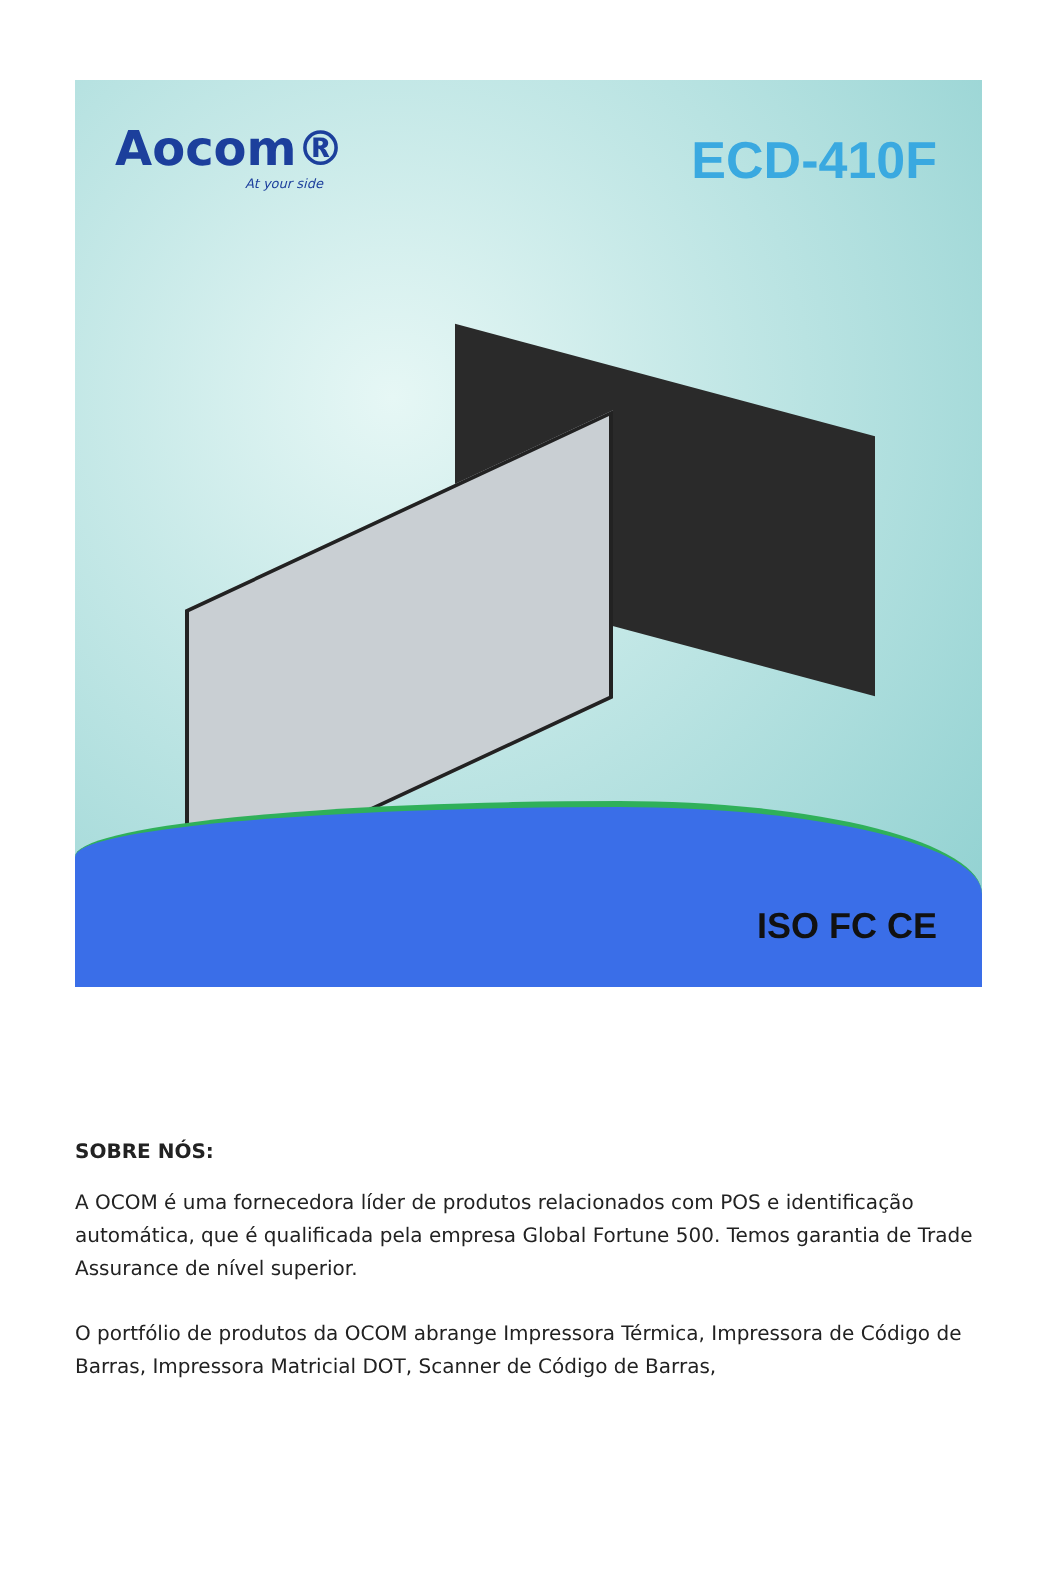Aocom®
At your side
ECD-410F
ISO FC CE
SOBRE NÓS:
A OCOM é uma fornecedora líder de produtos relacionados com POS e identificação automática, que é qualificada pela empresa Global Fortune 500. Temos garantia de Trade Assurance de nível superior.
O portfólio de produtos da OCOM abrange Impressora Térmica, Impressora de Código de Barras, Impressora Matricial DOT, Scanner de Código de Barras,